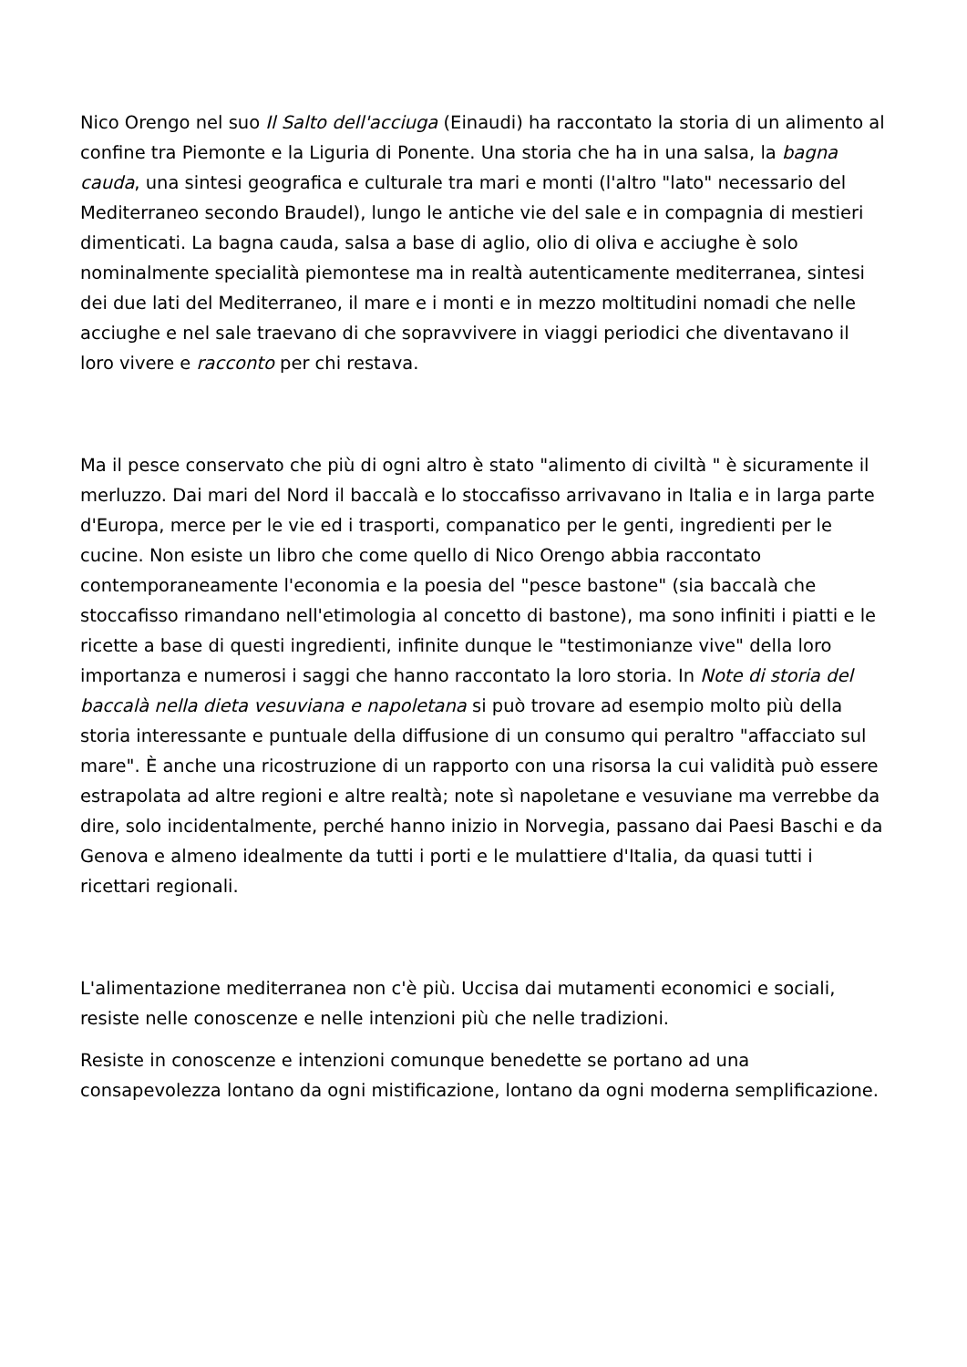Nico Orengo nel suo Il Salto dell'acciuga (Einaudi) ha raccontato la storia di un alimento al confine tra Piemonte e la Liguria di Ponente. Una storia che ha in una salsa, la bagna cauda, una sintesi geografica e culturale tra mari e monti (l'altro "lato" necessario del Mediterraneo secondo Braudel), lungo le antiche vie del sale e in compagnia di mestieri dimenticati. La bagna cauda, salsa a base di aglio, olio di oliva e acciughe è solo nominalmente specialità piemontese ma in realtà autenticamente mediterranea, sintesi dei due lati del Mediterraneo, il mare e i monti e in mezzo moltitudini nomadi che nelle acciughe e nel sale traevano di che sopravvivere in viaggi periodici che diventavano il loro vivere e racconto per chi restava.
Ma il pesce conservato che più di ogni altro è stato "alimento di civiltà " è sicuramente il merluzzo. Dai mari del Nord il baccalà e lo stoccafisso arrivavano in Italia e in larga parte d'Europa, merce per le vie ed i trasporti, companatico per le genti, ingredienti per le cucine. Non esiste un libro che come quello di Nico Orengo abbia raccontato contemporaneamente l'economia e la poesia del "pesce bastone" (sia baccalà che stoccafisso rimandano nell'etimologia al concetto di bastone), ma sono infiniti i piatti e le ricette a base di questi ingredienti, infinite dunque le "testimonianze vive" della loro importanza e numerosi i saggi che hanno raccontato la loro storia. In Note di storia del baccalà nella dieta vesuviana e napoletana si può trovare ad esempio molto più della storia interessante e puntuale della diffusione di un consumo qui peraltro "affacciato sul mare". È anche una ricostruzione di un rapporto con una risorsa la cui validità può essere estrapolata ad altre regioni e altre realtà; note sì napoletane e vesuviane ma verrebbe da dire, solo incidentalmente, perché hanno inizio in Norvegia, passano dai Paesi Baschi e da Genova e almeno idealmente da tutti i porti e le mulattiere d'Italia, da quasi tutti i ricettari regionali.
L'alimentazione mediterranea non c'è più. Uccisa dai mutamenti economici e sociali, resiste nelle conoscenze e nelle intenzioni più che nelle tradizioni.
Resiste in conoscenze e intenzioni comunque benedette se portano ad una consapevolezza lontano da ogni mistificazione, lontano da ogni moderna semplificazione.